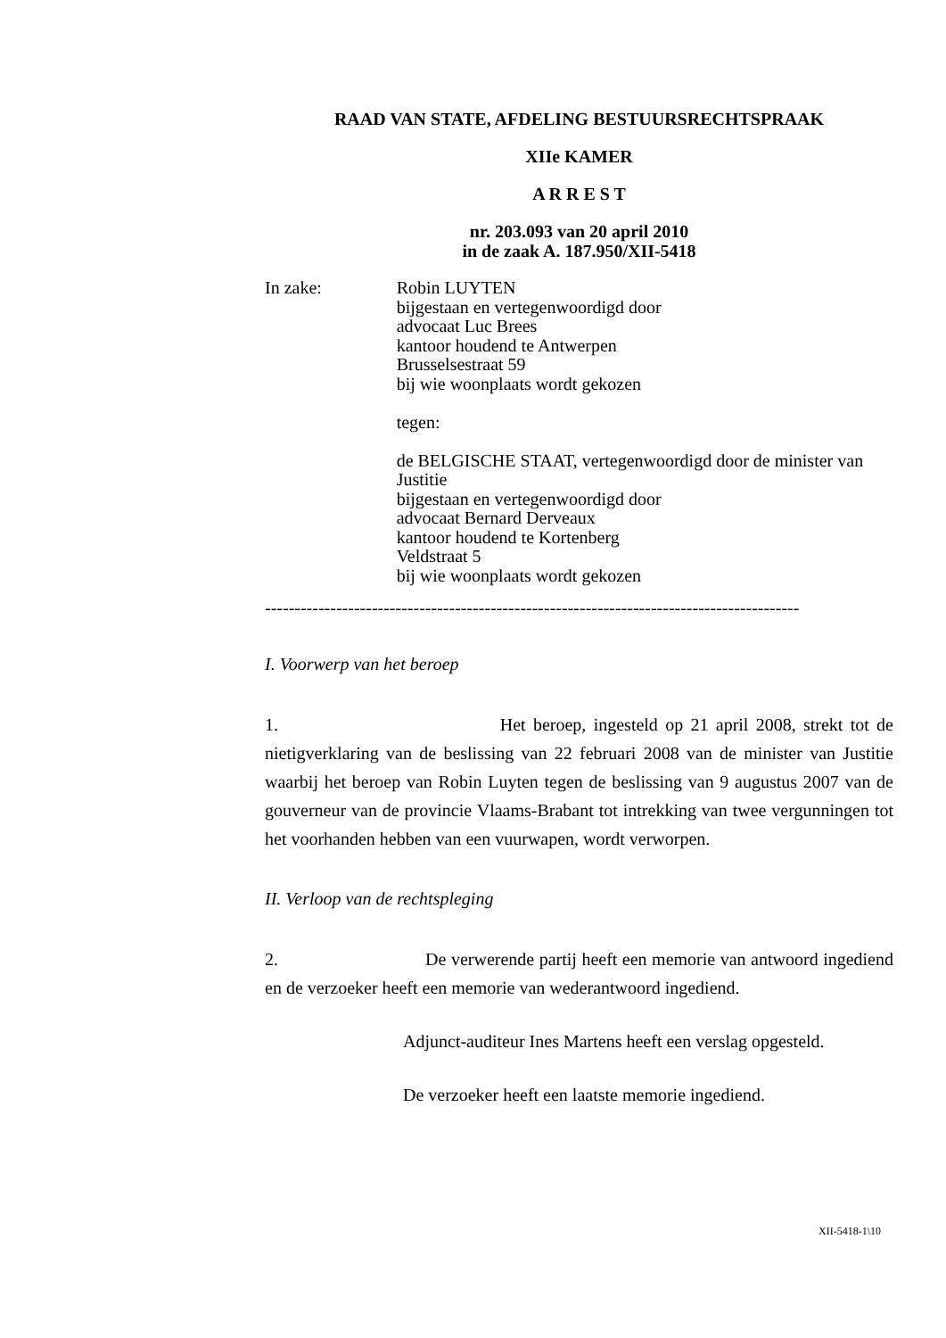RAAD VAN STATE, AFDELING BESTUURSRECHTSPRAAK
XIIe KAMER
A R R E S T
nr. 203.093 van 20 april 2010
in de zaak A. 187.950/XII-5418
In zake: Robin LUYTEN
bijgestaan en vertegenwoordigd door
advocaat Luc Brees
kantoor houdend te Antwerpen
Brusselsestraat 59
bij wie woonplaats wordt gekozen
tegen:
de BELGISCHE STAAT, vertegenwoordigd door de minister van Justitie
bijgestaan en vertegenwoordigd door
advocaat Bernard Derveaux
kantoor houdend te Kortenberg
Veldstraat 5
bij wie woonplaats wordt gekozen
------------------------------------------------------------------------------------------
I. Voorwerp van het beroep
1. Het beroep, ingesteld op 21 april 2008, strekt tot de nietigverklaring van de beslissing van 22 februari 2008 van de minister van Justitie waarbij het beroep van Robin Luyten tegen de beslissing van 9 augustus 2007 van de gouverneur van de provincie Vlaams-Brabant tot intrekking van twee vergunningen tot het voorhanden hebben van een vuurwapen, wordt verworpen.
II. Verloop van de rechtspleging
2. De verwerende partij heeft een memorie van antwoord ingediend en de verzoeker heeft een memorie van wederantwoord ingediend.
Adjunct-auditeur Ines Martens heeft een verslag opgesteld.
De verzoeker heeft een laatste memorie ingediend.
XII-5418-1\10